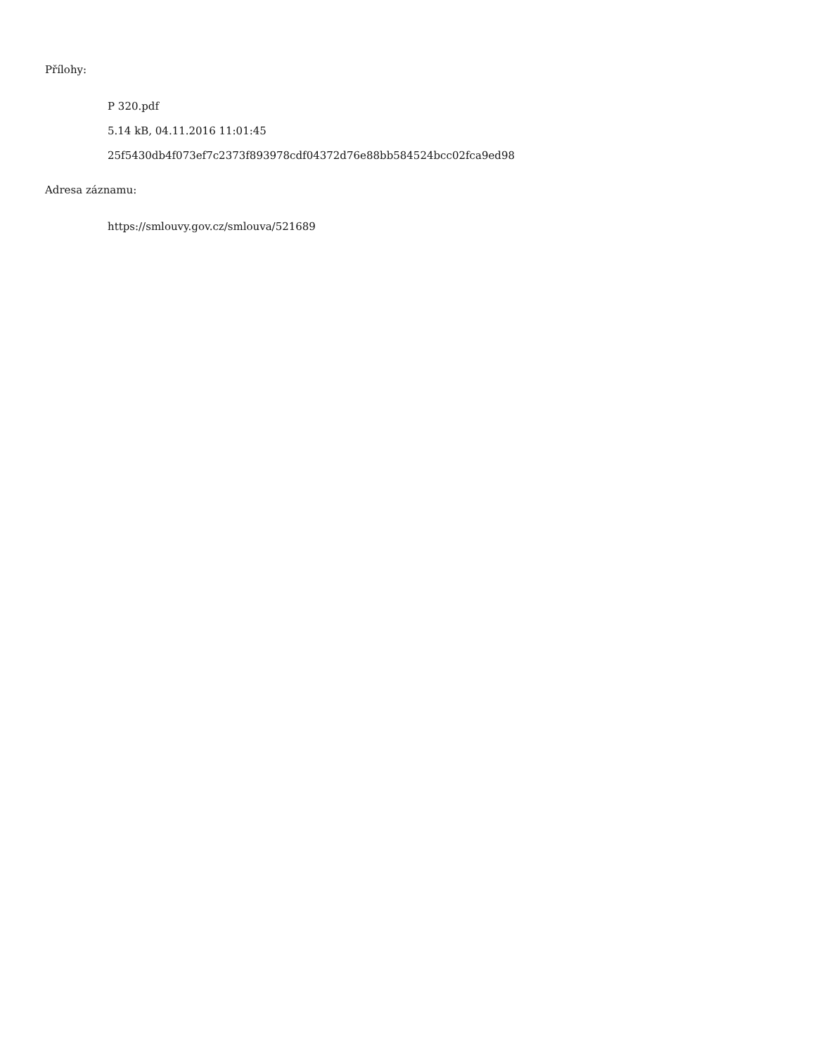Přílohy:
P 320.pdf
5.14 kB, 04.11.2016 11:01:45
25f5430db4f073ef7c2373f893978cdf04372d76e88bb584524bcc02fca9ed98
Adresa záznamu:
https://smlouvy.gov.cz/smlouva/521689